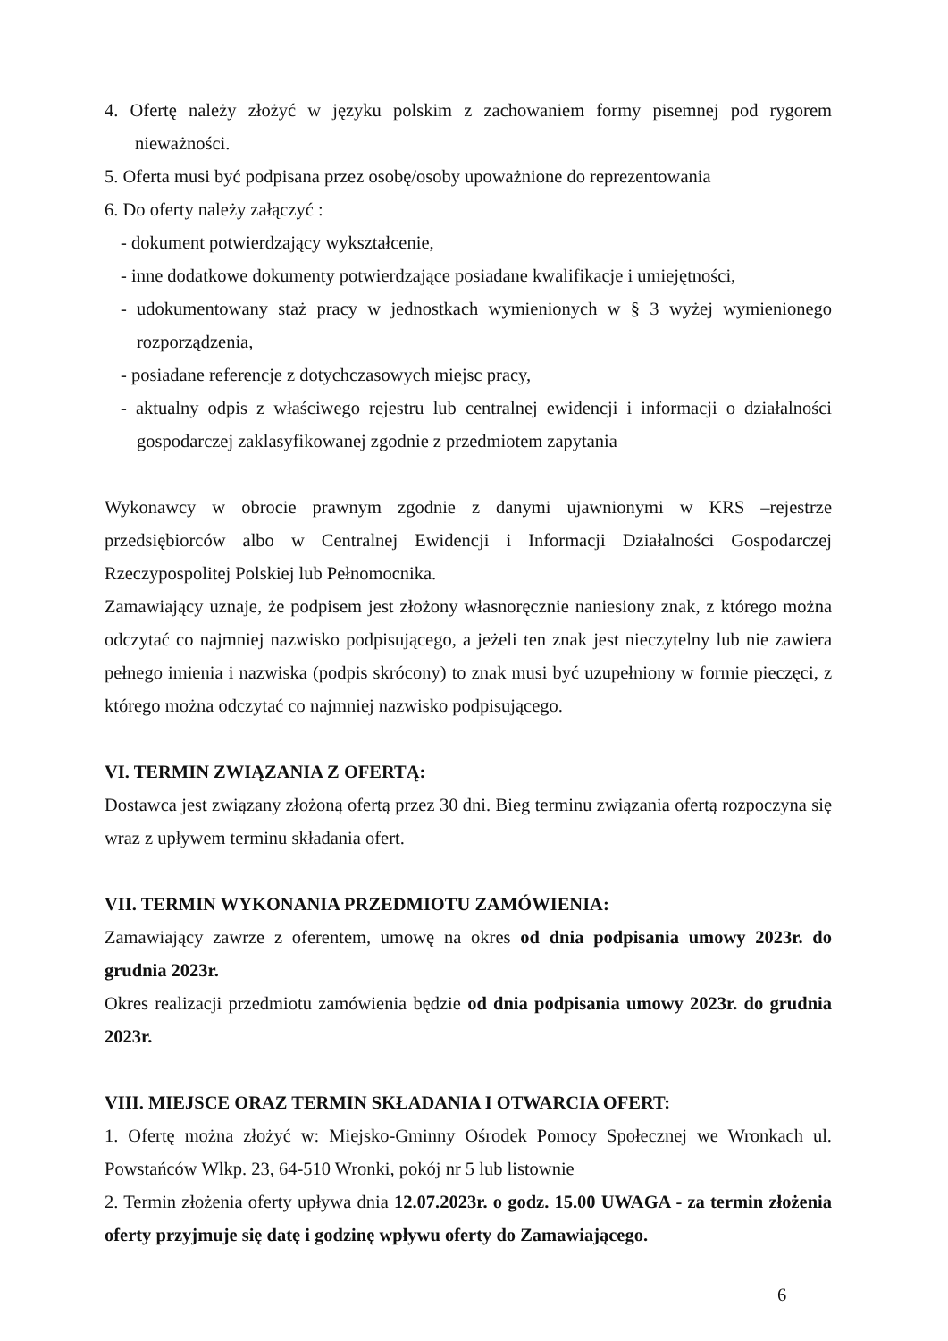4. Ofertę należy złożyć w języku polskim z zachowaniem formy pisemnej pod rygorem nieważności.
5. Oferta musi być podpisana przez osobę/osoby upoważnione do reprezentowania
6. Do oferty należy załączyć :
- dokument potwierdzający wykształcenie,
- inne dodatkowe dokumenty potwierdzające posiadane kwalifikacje i umiejętności,
- udokumentowany staż pracy w jednostkach wymienionych w § 3 wyżej wymienionego rozporządzenia,
- posiadane referencje z dotychczasowych miejsc pracy,
- aktualny odpis z właściwego rejestru lub centralnej ewidencji i informacji o działalności gospodarczej zaklasyfikowanej zgodnie z przedmiotem zapytania
Wykonawcy w obrocie prawnym zgodnie z danymi ujawnionymi w KRS –rejestrze przedsiębiorców albo w Centralnej Ewidencji i Informacji Działalności Gospodarczej Rzeczypospolitej Polskiej lub Pełnomocnika.
Zamawiający uznaje, że podpisem jest złożony własnoręcznie naniesiony znak, z którego można odczytać co najmniej nazwisko podpisującego, a jeżeli ten znak jest nieczytelny lub nie zawiera pełnego imienia i nazwiska (podpis skrócony) to znak musi być uzupełniony w formie pieczęci, z którego można odczytać co najmniej nazwisko podpisującego.
VI. TERMIN ZWIĄZANIA Z OFERTĄ:
Dostawca jest związany złożoną ofertą przez 30 dni. Bieg terminu związania ofertą rozpoczyna się wraz z upływem terminu składania ofert.
VII. TERMIN WYKONANIA PRZEDMIOTU ZAMÓWIENIA:
Zamawiający zawrze z oferentem, umowę na okres od dnia podpisania umowy 2023r. do grudnia 2023r.
Okres realizacji przedmiotu zamówienia będzie od dnia podpisania umowy 2023r. do grudnia 2023r.
VIII. MIEJSCE ORAZ TERMIN SKŁADANIA I OTWARCIA OFERT:
1. Ofertę można złożyć w: Miejsko-Gminny Ośrodek Pomocy Społecznej we Wronkach ul. Powstańców Wlkp. 23, 64-510 Wronki, pokój nr 5 lub listownie
2. Termin złożenia oferty upływa dnia 12.07.2023r. o godz. 15.00 UWAGA - za termin złożenia oferty przyjmuje się datę i godzinę wpływu oferty do Zamawiającego.
6